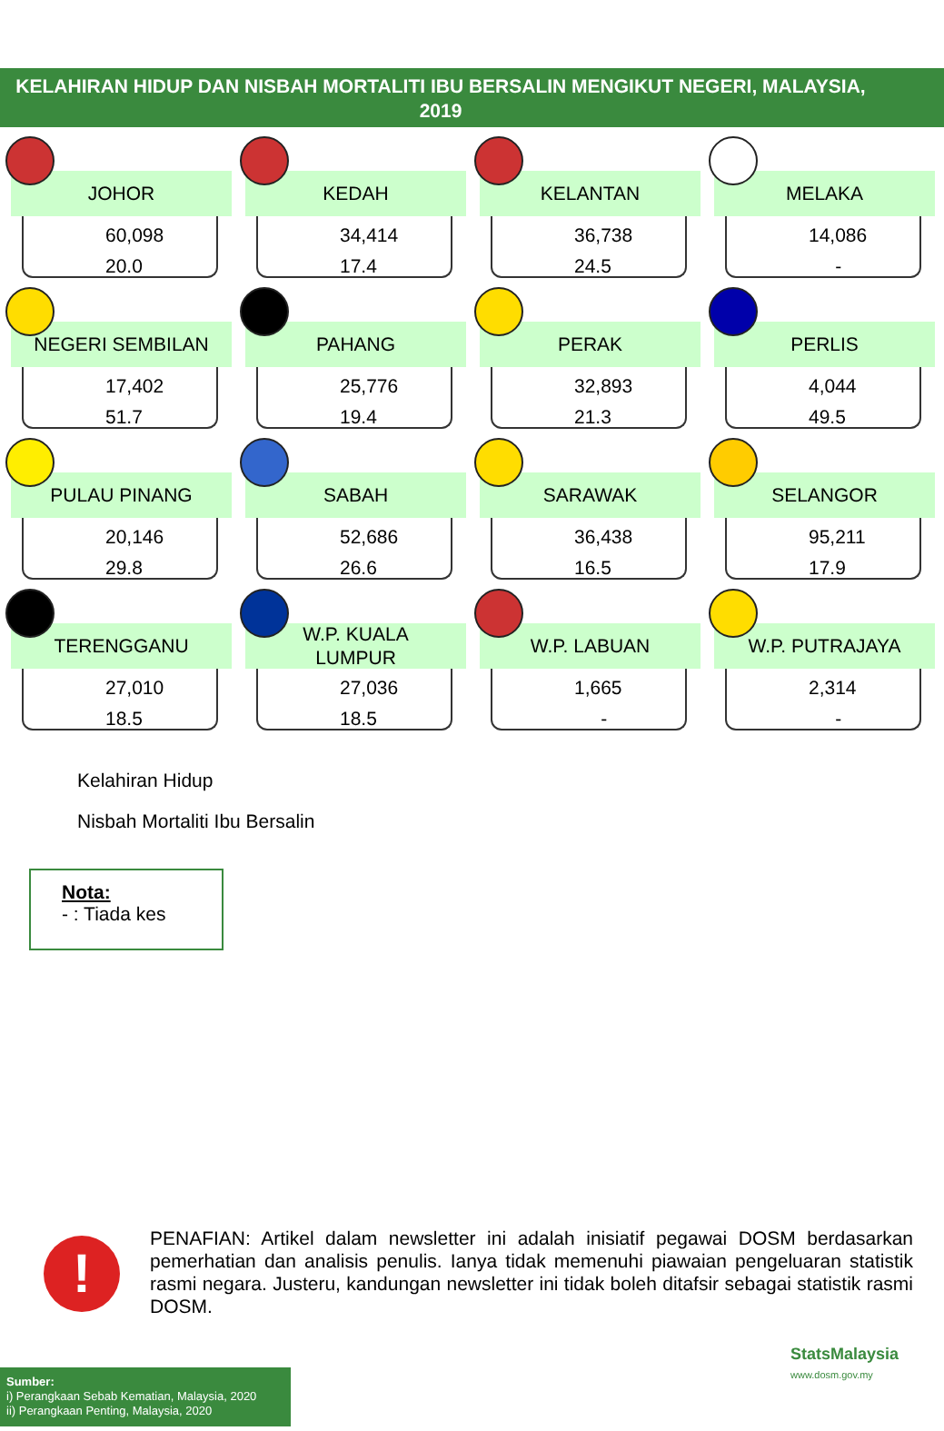KELAHIRAN HIDUP DAN NISBAH MORTALITI IBU BERSALIN MENGIKUT NEGERI, MALAYSIA, 2019
JOHOR
60,098
20.0
KEDAH
34,414
17.4
KELANTAN
36,738
24.5
MELAKA
14,086
-
NEGERI SEMBILAN
17,402
51.7
PAHANG
25,776
19.4
PERAK
32,893
21.3
PERLIS
4,044
49.5
PULAU PINANG
20,146
29.8
SABAH
52,686
26.6
SARAWAK
36,438
16.5
SELANGOR
95,211
17.9
TERENGGANU
27,010
18.5
W.P. KUALA
LUMPUR
27,036
18.5
W.P. LABUAN
1,665
-
W.P. PUTRAJAYA
2,314
-
Kelahiran Hidup
Nisbah Mortaliti Ibu Bersalin
Nota:
- : Tiada kes
!
PENAFIAN: Artikel dalam newsletter ini adalah inisiatif pegawai DOSM berdasarkan pemerhatian dan analisis penulis. Ianya tidak memenuhi piawaian pengeluaran statistik rasmi negara. Justeru, kandungan newsletter ini tidak boleh ditafsir sebagai statistik rasmi DOSM.
Sumber:
i) Perangkaan Sebab Kematian, Malaysia, 2020
ii) Perangkaan Penting, Malaysia, 2020
StatsMalaysia
www.dosm.gov.my